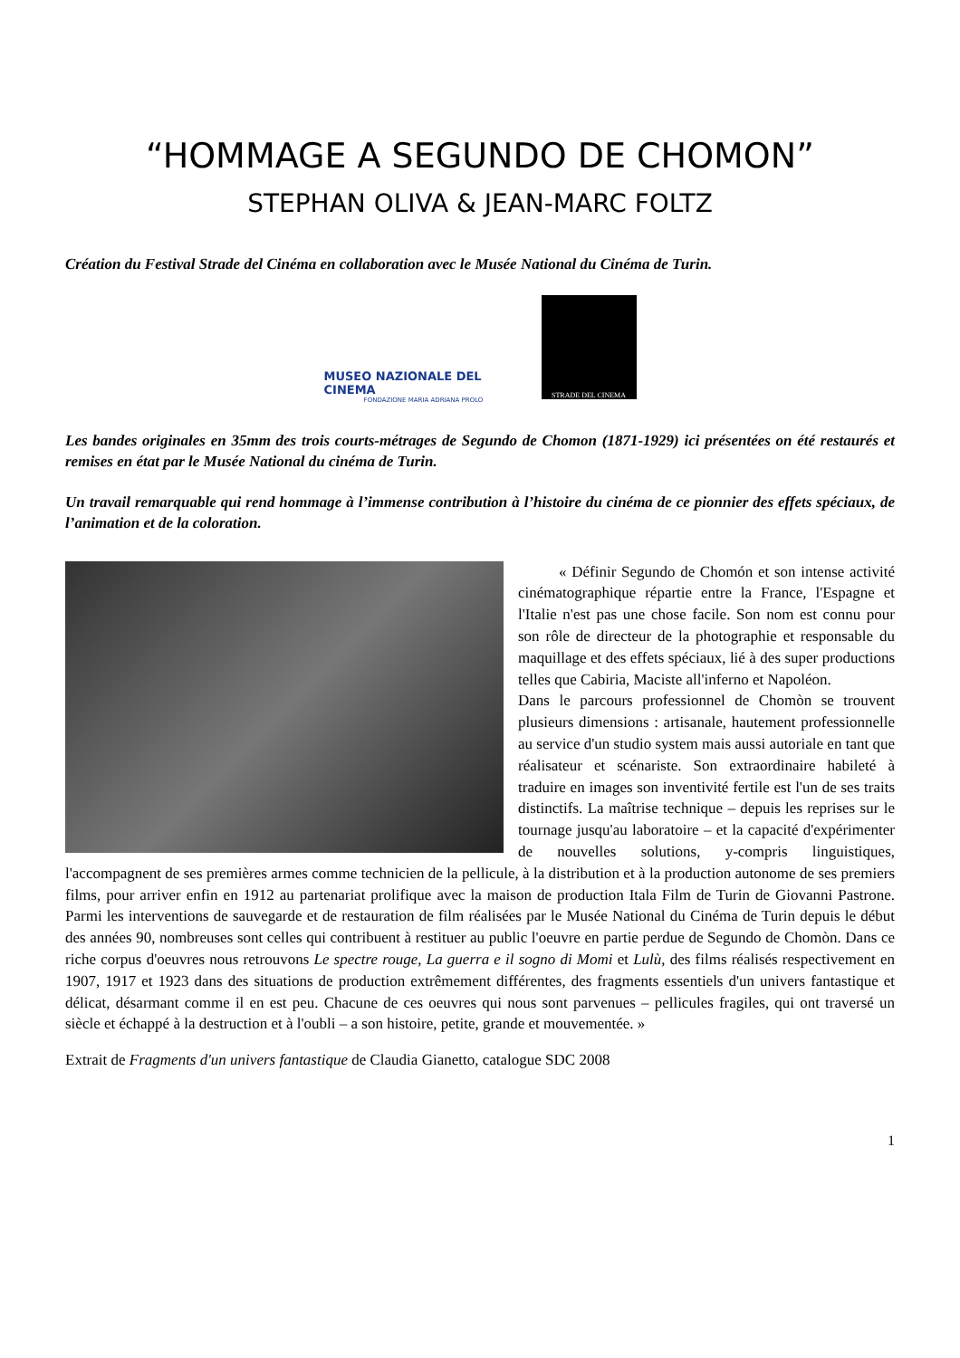“HOMMAGE A SEGUNDO DE CHOMON”
STEPHAN OLIVA & JEAN-MARC FOLTZ
Création du Festival Strade del Cinéma en collaboration avec le Musée National du Cinéma de Turin.
MUSEO NAZIONALE DEL CINEMA
FONDAZIONE MARIA ADRIANA PROLO
STRADE DEL CINEMA
Les bandes originales en 35mm des trois courts-métrages de Segundo de Chomon (1871-1929) ici présentées on été restaurés et remises en état par le Musée National du cinéma de Turin.
Un travail remarquable qui rend hommage à l’immense contribution à l’histoire du cinéma de ce pionnier des effets spéciaux, de l’animation et de la coloration.
« Définir Segundo de Chomón et son intense activité cinématographique répartie entre la France, l'Espagne et l'Italie n'est pas une chose facile. Son nom est connu pour son rôle de directeur de la photographie et responsable du maquillage et des effets spéciaux, lié à des super productions telles que Cabiria, Maciste all'inferno et Napoléon.
Dans le parcours professionnel de Chomòn se trouvent plusieurs dimensions : artisanale, hautement professionnelle au service d'un studio system mais aussi autoriale en tant que réalisateur et scénariste. Son extraordinaire habileté à traduire en images son inventivité fertile est l'un de ses traits distinctifs. La maîtrise technique – depuis les reprises sur le tournage jusqu'au laboratoire – et la capacité d'expérimenter de nouvelles solutions, y-compris linguistiques, l'accompagnent de ses premières armes comme technicien de la pellicule, à la distribution et à la production autonome de ses premiers films, pour arriver enfin en 1912 au partenariat prolifique avec la maison de production Itala Film de Turin de Giovanni Pastrone. Parmi les interventions de sauvegarde et de restauration de film réalisées par le Musée National du Cinéma de Turin depuis le début des années 90, nombreuses sont celles qui contribuent à restituer au public l'oeuvre en partie perdue de Segundo de Chomòn. Dans ce riche corpus d'oeuvres nous retrouvons Le spectre rouge, La guerra e il sogno di Momi et Lulù, des films réalisés respectivement en 1907, 1917 et 1923 dans des situations de production extrêmement différentes, des fragments essentiels d'un univers fantastique et délicat, désarmant comme il en est peu. Chacune de ces oeuvres qui nous sont parvenues – pellicules fragiles, qui ont traversé un siècle et échappé à la destruction et à l'oubli – a son histoire, petite, grande et mouvementée. »
Extrait de Fragments d'un univers fantastique de Claudia Gianetto, catalogue SDC 2008
1